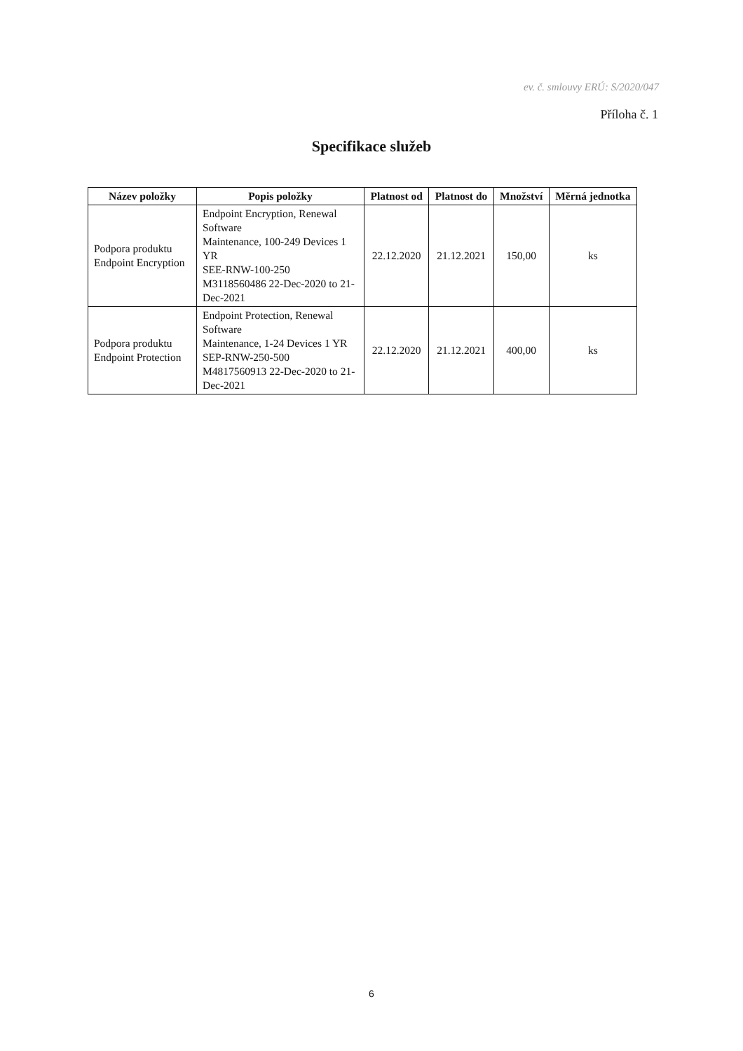ev. č. smlouvy ERÚ: S/2020/047
Příloha č. 1
Specifikace služeb
| Název položky | Popis položky | Platnost od | Platnost do | Množství | Měrná jednotka |
| --- | --- | --- | --- | --- | --- |
| Podpora produktu Endpoint Encryption | Endpoint Encryption, Renewal Software Maintenance, 100-249 Devices 1 YR SEE-RNW-100-250 M3118560486 22-Dec-2020 to 21-Dec-2021 | 22.12.2020 | 21.12.2021 | 150,00 | ks |
| Podpora produktu Endpoint Protection | Endpoint Protection, Renewal Software Maintenance, 1-24 Devices 1 YR SEP-RNW-250-500 M4817560913 22-Dec-2020 to 21-Dec-2021 | 22.12.2020 | 21.12.2021 | 400,00 | ks |
6